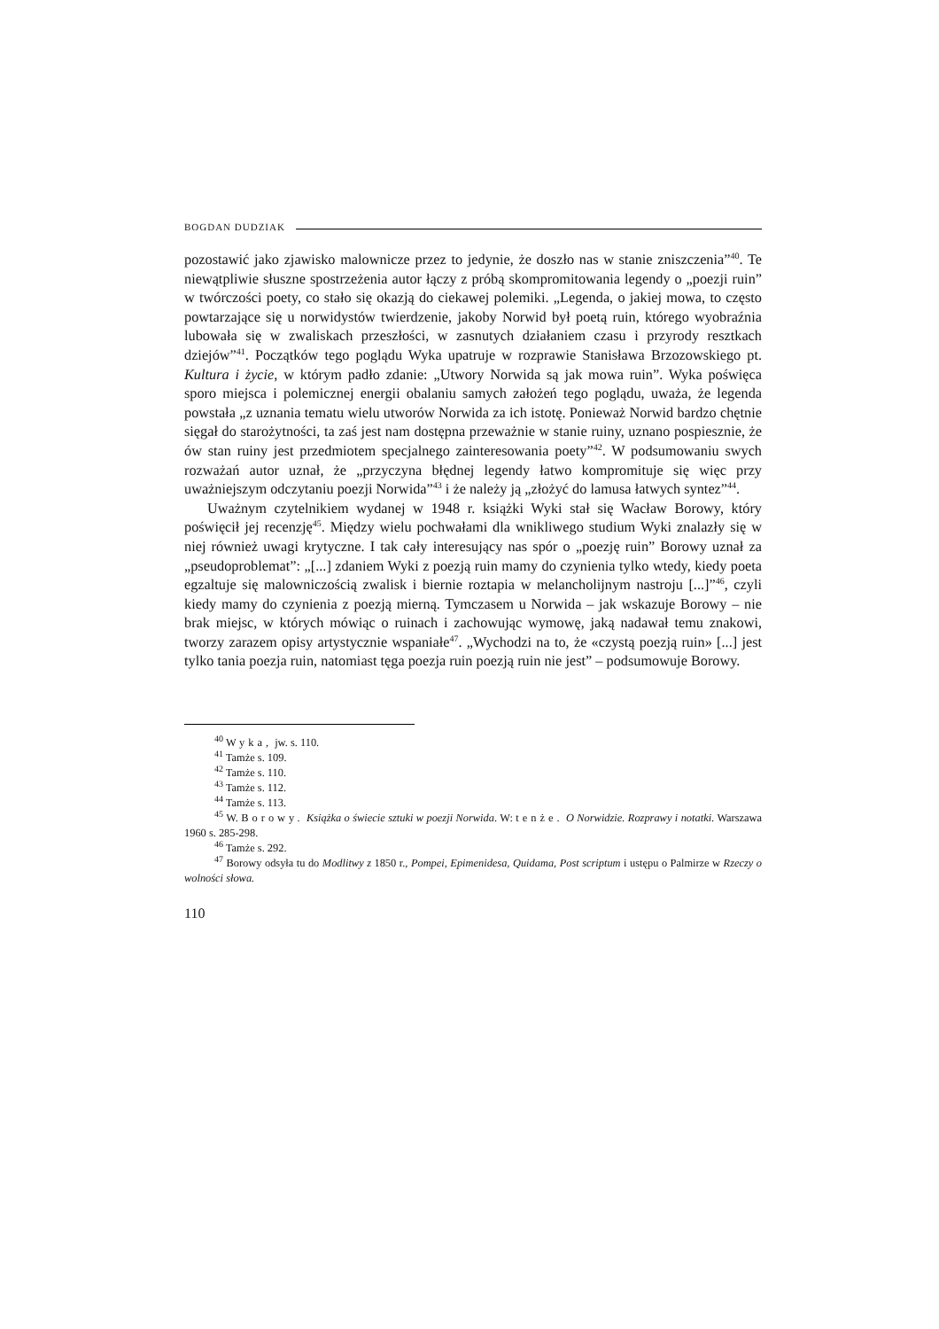BOGDAN DUDZIAK
pozostawić jako zjawisko malownicze przez to jedynie, że doszło nas w stanie zniszczenia”<sup>40</sup>. Te niewątpliwie słuszne spostrzeżenia autor łączy z próbą skompromitowania legendy o „poezji ruin” w twórczości poety, co stało się okazją do ciekawej polemiki. „Legenda, o jakiej mowa, to często powtarzające się u norwidystów twierdzenie, jakoby Norwid był poetą ruin, którego wyobraźnia lubowała się w zwaliskach przeszłości, w zasnutych działaniem czasu i przyrody resztkach dziejów”<sup>41</sup>. Początków tego poglądu Wyka upatruje w rozprawie Stanisława Brzozowskiego pt. Kultura i życie, w którym padło zdanie: „Utwory Norwida są jak mowa ruin”. Wyka poświęca sporo miejsca i polemicznej energii obalaniu samych założeń tego poglądu, uważa, że legenda powstała „z uznania tematu wielu utworów Norwida za ich istotę. Ponieważ Norwid bardzo chętnie sięgał do starożytności, ta zaś jest nam dostępna przeważnie w stanie ruiny, uznano pospiesznie, że ów stan ruiny jest przedmiotem specjalnego zainteresowania poety”<sup>42</sup>. W podsumowaniu swych rozważań autor uznał, że „przyczyna błędnej legendy łatwo kompromituje się więc przy uważniejszym odczytaniu poezji Norwida”<sup>43</sup> i że należy ją „złożyć do lamusa łatwych syntez”<sup>44</sup>.
Uważnym czytelnikiem wydanej w 1948 r. książki Wyki stał się Wacław Borowy, który poświęcił jej recenzję<sup>45</sup>. Między wielu pochwałami dla wnikliwego studium Wyki znalazły się w niej również uwagi krytyczne. I tak cały interesujący nas spór o „poezję ruin” Borowy uznał za „pseudoproblemat”: „[...] zdaniem Wyki z poezją ruin mamy do czynienia tylko wtedy, kiedy poeta egzaltuje się malowniczością zwalisk i biernie roztapia w melancholijnym nastroju [...]”<sup>46</sup>, czyli kiedy mamy do czynienia z poezją mierną. Tymczasem u Norwida – jak wskazuje Borowy – nie brak miejsc, w których mówiąc o ruinach i zachowując wymowę, jaką nadawał temu znakowi, tworzy zarazem opisy artystycznie wspaniałe<sup>47</sup>. „Wychodzi na to, że «czystą poezją ruin» [...] jest tylko tania poezja ruin, natomiast tęga poezja ruin poezją ruin nie jest” – podsumowuje Borowy.
<sup>40</sup> Wyka, jw. s. 110.
<sup>41</sup> Tamże s. 109.
<sup>42</sup> Tamże s. 110.
<sup>43</sup> Tamże s. 112.
<sup>44</sup> Tamże s. 113.
<sup>45</sup> W. Borowy. Książka o świecie sztuki w poezji Norwida. W: tenże. O Norwidzie. Rozprawy i notatki. Warszawa 1960 s. 285-298.
<sup>46</sup> Tamże s. 292.
<sup>47</sup> Borowy odsyła tu do Modlitwy z 1850 r., Pompei, Epimenidesa, Quidama, Post scriptum i ustępu o Palmirze w Rzeczy o wolności słowa.
110